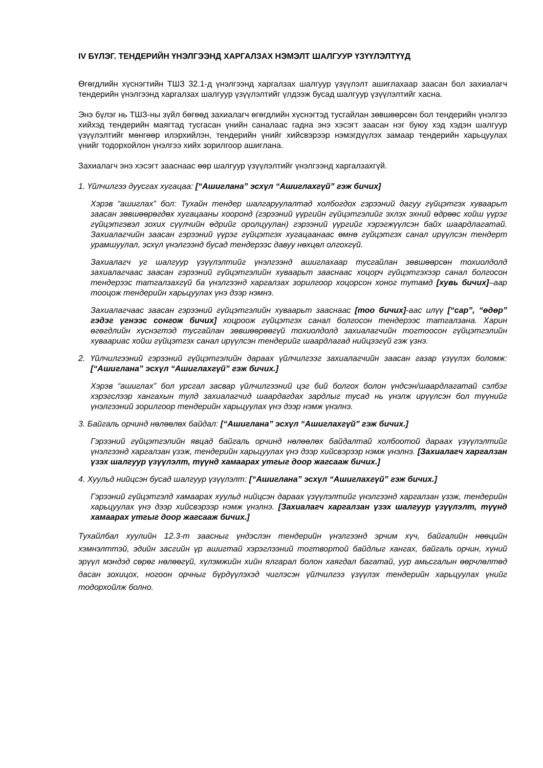IV БҮЛЭГ. ТЕНДЕРИЙН ҮНЭЛГЭЭНД ХАРГАЛЗАХ НЭМЭЛТ ШАЛГУУР ҮЗҮҮЛЭЛТҮҮД
Өгөгдлийн хүснэгтийн ТШЗ 32.1-д үнэлгээнд харгалзах шалгуур үзүүлэлт ашиглахаар заасан бол захиалагч тендерийн үнэлгээнд харгалзах шалгуур үзүүлэлтийг үлдээж бусад шалгуур үзүүлэлтийг хасна.
Энэ бүлэг нь ТШЗ-ны зүйл бөгөөд захиалагч өгөгдлийн хүснэгтэд тусгайлан зөвшөөрсөн бол тендерийн үнэлгээ хийхэд тендерийн маягтад тусгасан үнийн саналаас гадна энэ хэсэгт заасан нэг буюу хэд хэдэн шалгуур үзүүлэлтийг мөнгөөр илэрхийлэн, тендерийн үнийг хийсвэрээр нэмэгдүүлэх замаар тендерийн харьцуулах үнийг тодорхойлон үнэлгээ хийх зорилгоор ашиглана.
Захиалагч энэ хэсэгт заасн­аас өөр шалгуур үзүүлэлтийг үнэлгээнд харгалзахгүй.
1. Үйлчилгээ дуусгах хугацаа: [“Ашиглана” эсхүл “Ашиглахгүй” гэж бичих]
Хэрэв “ашиглах” бол: Тухайн тендер шалгаруулалтад холбогдох гэрээний дагуу гүйцэтгэх хуваарьт заасан зөвшөөрөгдөх хугацааны хооронд (гэрээний үүргийн гүйцэтгэлийг эхлэх эхний өдрөөс хойш үүрэг гүйцэтгэвэл зохих сүүлчийн өдрийг оролцуулан) гэрээний үүргийг хэрэгжүүлсэн байх шаардлагатай. Захиалагчийн заасан гэрээний үүрэг гүйцэтгэх хугацаанаас өмнө гүйцэтгэх санал ирүүлсэн тендерт урамшуулал, эсхүл үнэлгээнд бусад тендерээс давуу нөхцөл олгохгүй.
Захиалагч уг шалгуур үзүүлэлтийг үнэлгээнд ашиглахаар тусгайлан зөвшөөрсөн тохиолдолд захиалагчаас заасан гэрээний гүйцэтгэлийн хуваарьт заасн­аас хоцорч гүйцэтгэхээр санал болгосон тендерээс татгалзахгүй ба үнэлгээнд харгалзах зорилгоор хоцорсон хоног тутамд [хувь бичих]–аар тооцож тендерийн харьцуулах үнэ дээр нэмнэ.
Захиалагчаас заасан гэрээний гүйцэтгэлийн хуваарьт заасн­аас [тоо бичих]-аас илүү [“сар”, “өдөр” гэдэг үгнээс сонгож бичих] хоцроож гүйцэтгэх санал болгосон тендерээс татгалзана. Харин өгөгдлийн хүснэгтэд тусгайлан зөвшөөрөөгүй тохиолдолд захиалагчийн тогтоосон гүйцэтгэлийн хуваариас хойш гүйцэтгэх санал ирүүлсэн тендерийг шаардлагад нийцээгүй гэж үзнэ.
2. Үйлчилгээний гэрээний гүйцэтгэлийн дараах үйлчилгээг захиалагчийн заасан газар үзүүлэх боломж: [“Ашиглана” эсхүл “Ашиглахгүй” гэж бичих.]
Хэрэв “ашиглах” бол урсгал засвар үйлчилгээний цэг бий болгох болон үндсэн/шаардлагатай сэлбэг хэрэгслээр хангахын тулд захиалагчид шаардагдах зардлыг тусад нь үнэлж ирүүлсэн бол түүнийг үнэлгээний зорилгоор тендерийн харьцуулах үнэ дээр нэмж үнэлнэ.
3. Байгаль орчинд нөлөөлөх байдал: [“Ашиглана” эсхүл “Ашиглахгүй” гэж бичих.]
Гэрээний гүйцэтгэлийн явцад байгаль орчинд нөлөөлөх байдалтай холбоотой дараах үзүүлэлтийг үнэлгээнд харгалзан үзэж, тендерийн харьцуулах үнэ дээр хийсвэрээр нэмж үнэлнэ. [Захиалагч харгалзан үзэх шалгуур үзүүлэлт, түүнд хамаарах утгыг доор жагсааж бичих.]
4. Хуульд нийцсэн бусад шалгуур үзүүлэлт: [“Ашиглана” эсхүл “Ашиглахгүй” гэж бичих.]
Гэрээний гүйцэтгэлд хамаарах хуульд нийцсэн дараах үзүүлэлтийг үнэлгээнд харгалзан үзэж, тендерийн харьцуулах үнэ дээр хийсвэрээр нэмж үнэлнэ. [Захиалагч харгалзан үзэх шалгуур үзүүлэлт, түүнд хамаарах утгыг доор жагсааж бичих.]
Тухайлбал хуулийн 12.3-т заасныг үндэслэн тендерийн үнэлгээнд эрчим хүч, байгалийн нөөцийн хэмнэлттэй, эдийн засгийн үр ашигтай хэрэглээний тогтвортой байдлыг хангах, байгаль орчин, хүний эрүүл мэндэд сөрөг нөлөөгүй, хүлэмжийн хийн ялгарал болон хаягдал багатай, уур амьсгалын өөрчлөлтөд дасан зохицох, ногоон орчныг бүрдүүлэхэд чиглэсэн үйлчилгээ үзүүлэх тендерийн харьцуулах үнийг тодорхойлж болно.